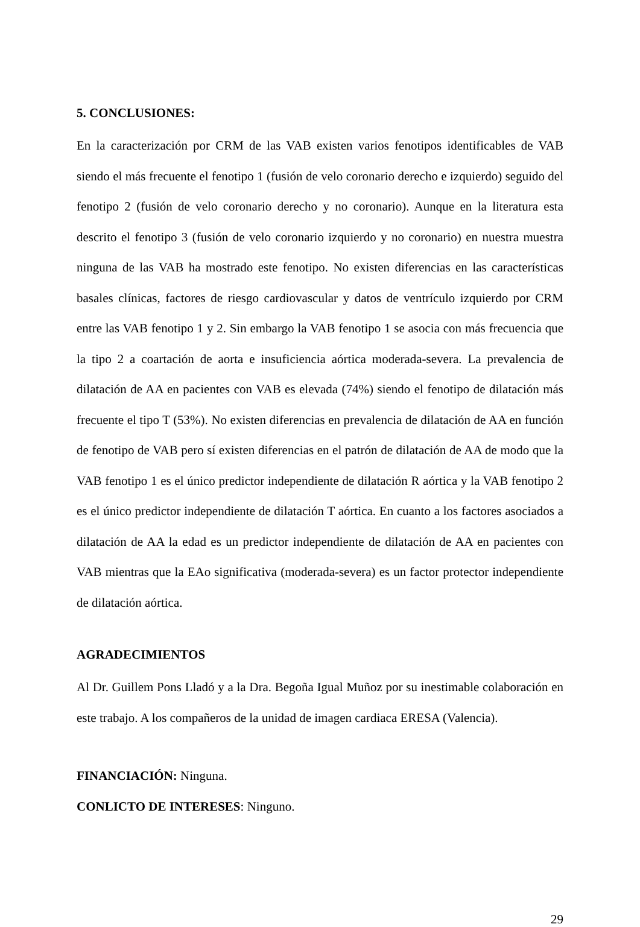5. CONCLUSIONES:
En la caracterización por CRM de las VAB existen varios fenotipos identificables de VAB siendo el más frecuente el fenotipo 1 (fusión de velo coronario derecho e izquierdo) seguido del fenotipo 2 (fusión de velo coronario derecho y no coronario). Aunque en la literatura esta descrito el fenotipo 3 (fusión de velo coronario izquierdo y no coronario) en nuestra muestra ninguna de las VAB ha mostrado este fenotipo. No existen diferencias en las características basales clínicas, factores de riesgo cardiovascular y datos de ventrículo izquierdo por CRM entre las VAB fenotipo 1 y 2. Sin embargo la VAB fenotipo 1 se asocia con más frecuencia que la tipo 2 a coartación de aorta e insuficiencia aórtica moderada-severa. La prevalencia de dilatación de AA en pacientes con VAB es elevada (74%) siendo el fenotipo de dilatación más frecuente el tipo T (53%). No existen diferencias en prevalencia de dilatación de AA en función de fenotipo de VAB pero sí existen diferencias en el patrón de dilatación de AA de modo que la VAB fenotipo 1 es el único predictor independiente de dilatación R aórtica y la VAB fenotipo 2 es el único predictor independiente de dilatación T aórtica. En cuanto a los factores asociados a dilatación de AA la edad es un predictor independiente de dilatación de AA en pacientes con VAB mientras que la EAo significativa (moderada-severa) es un factor protector independiente de dilatación aórtica.
AGRADECIMIENTOS
Al Dr. Guillem Pons Lladó y a la Dra. Begoña Igual Muñoz por su inestimable colaboración en este trabajo. A los compañeros de la unidad de imagen cardiaca ERESA (Valencia).
FINANCIACIÓN: Ninguna.
CONLICTO DE INTERESES: Ninguno.
29